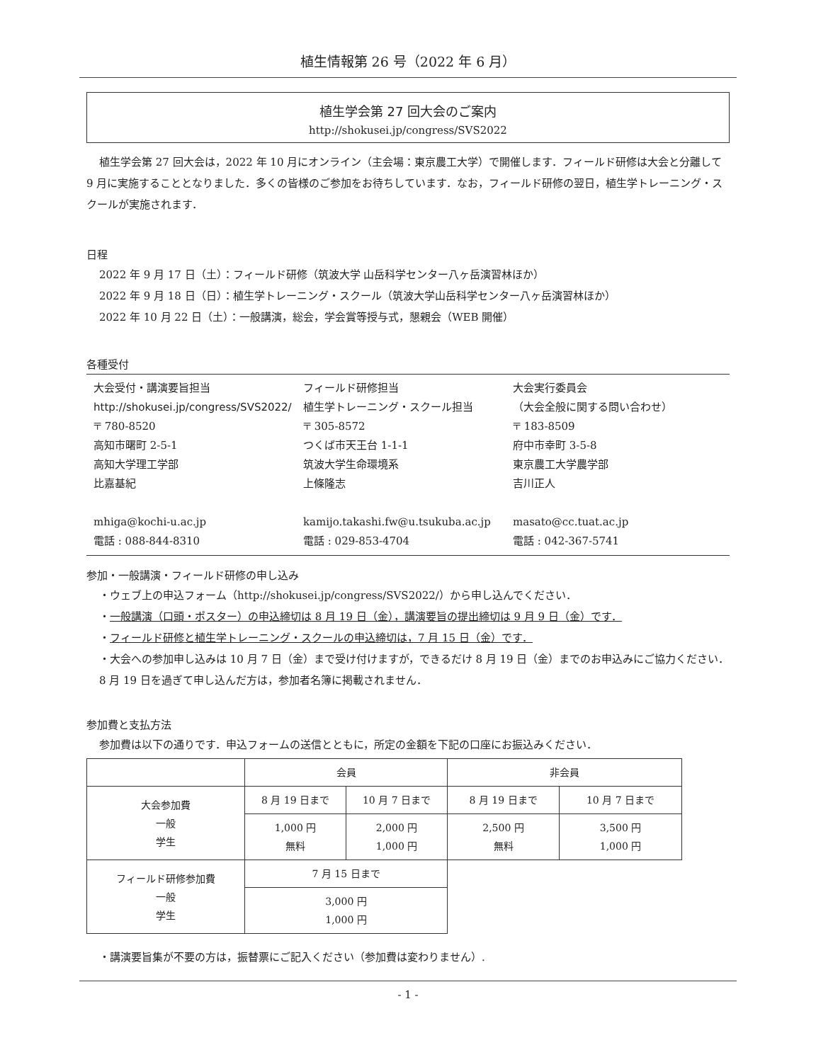植生情報第 26 号（2022 年 6 月）
植生学会第 27 回大会のご案内
http://shokusei.jp/congress/SVS2022
植生学会第 27 回大会は，2022 年 10 月にオンライン（主会場：東京農工大学）で開催します．フィールド研修は大会と分離して 9 月に実施することとなりました．多くの皆様のご参加をお待ちしています．なお，フィールド研修の翌日，植生学トレーニング・スクールが実施されます．
日程
2022 年 9 月 17 日（土）：フィールド研修（筑波大学 山岳科学センター八ヶ岳演習林ほか）
2022 年 9 月 18 日（日）：植生学トレーニング・スクール（筑波大学山岳科学センター八ヶ岳演習林ほか）
2022 年 10 月 22 日（土）：一般講演，総会，学会賞等授与式，懇親会（WEB 開催）
各種受付
大会受付・講演要旨担当
http://shokusei.jp/congress/SVS2022/
〒 780-8520
高知市曙町 2-5-1
高知大学理工学部
比嘉基紀
mhiga@kochi-u.ac.jp
電話 : 088-844-8310
フィールド研修担当
植生学トレーニング・スクール担当
〒 305-8572
つくば市天王台 1-1-1
筑波大学生命環境系
上條隆志
kamijo.takashi.fw@u.tsukuba.ac.jp
電話 : 029-853-4704
大会実行委員会
（大会全般に関する問い合わせ）
〒 183-8509
府中市幸町 3-5-8
東京農工大学農学部
吉川正人
masato@cc.tuat.ac.jp
電話 : 042-367-5741
参加・一般講演・フィールド研修の申し込み
・ウェブ上の申込フォーム（http://shokusei.jp/congress/SVS2022/）から申し込んでください．
・一般講演（口頭・ポスター）の申込締切は 8 月 19 日（金），講演要旨の提出締切は 9 月 9 日（金）です．
・フィールド研修と植生学トレーニング・スクールの申込締切は，7 月 15 日（金）です．
・大会への参加申し込みは 10 月 7 日（金）まで受け付けますが，できるだけ 8 月 19 日（金）までのお申込みにご協力ください．8 月 19 日を過ぎて申し込んだ方は，参加者名簿に掲載されません．
参加費と支払方法
参加費は以下の通りです．申込フォームの送信とともに，所定の金額を下記の口座にお振込みください．
| | 会員 | | 非会員 | |
| 大会参加費 一般 学生 | 8 月 19 日まで | 10 月 7 日まで | 8 月 19 日まで | 10 月 7 日まで |
| | 1,000 円 無料 | 2,000 円 1,000 円 | 2,500 円 無料 | 3,500 円 1,000 円 |
| フィールド研修参加費 一般 学生 | 7 月 15 日まで | | | |
| | 3,000 円 1,000 円 | | | |
・講演要旨集が不要の方は，振替票にご記入ください（参加費は変わりません）.
- 1 -